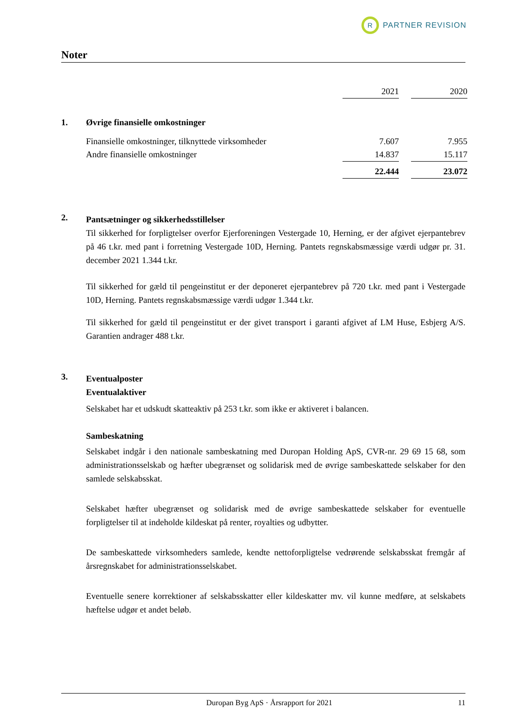R
PARTNER REVISION
Noter
| | | 2021 | | 2020 |
| 1. | Øvrige finansielle omkostninger | | | |
| | Finansielle omkostninger, tilknyttede virksomheder | 7.607 | | 7.955 |
| | Andre finansielle omkostninger | 14.837 | | 15.117 |
| | | 22.444 | | 23.072 |
2.
Pantsætninger og sikkerhedsstillelser
Til sikkerhed for forpligtelser overfor Ejerforeningen Vestergade 10, Herning, er der afgivet ejerpantebrev på 46 t.kr. med pant i forretning Vestergade 10D, Herning. Pantets regnskabsmæssige værdi udgør pr. 31. december 2021 1.344 t.kr.
Til sikkerhed for gæld til pengeinstitut er der deponeret ejerpantebrev på 720 t.kr. med pant i Vestergade 10D, Herning. Pantets regnskabsmæssige værdi udgør 1.344 t.kr.
Til sikkerhed for gæld til pengeinstitut er der givet transport i garanti afgivet af LM Huse, Esbjerg A/S. Garantien andrager 488 t.kr.
3.
Eventualposter
Eventualaktiver
Selskabet har et udskudt skatteaktiv på 253 t.kr. som ikke er aktiveret i balancen.
Sambeskatning
Selskabet indgår i den nationale sambeskatning med Duropan Holding ApS, CVR-nr. 29 69 15 68, som administrationsselskab og hæfter ubegrænset og solidarisk med de øvrige sambeskattede selskaber for den samlede selskabsskat.
Selskabet hæfter ubegrænset og solidarisk med de øvrige sambeskattede selskaber for eventuelle forpligtelser til at indeholde kildeskat på renter, royalties og udbytter.
De sambeskattede virksomheders samlede, kendte nettoforpligtelse vedrørende selskabsskat fremgår af årsregnskabet for administrationsselskabet.
Eventuelle senere korrektioner af selskabsskatter eller kildeskatter mv. vil kunne medføre, at selskabets hæftelse udgør et andet beløb.
Duropan Byg ApS · Årsrapport for 2021 11